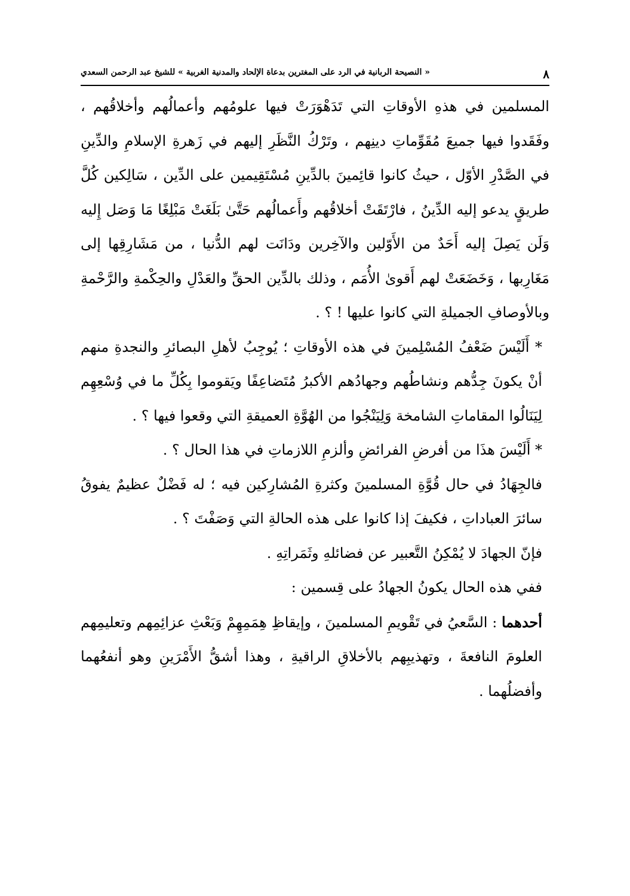٨ « النصيحة الربانية في الرد على المغترين بدعاة الإلحاد والمدنية الغربية » للشيخ عبد الرحمن السعدي
المسلمين في هذهِ الأوقاتِ التي تَدَهْوَرَتْ فيها علومُهم وأعمالُهم وأخلاقُهم ، وفَقَدوا فيها جميعَ مُقَوِّماتِ دينِهم ، وتَرْكُ النَّظَرِ إليهم في زَهرةِ الإسلامِ والدِّينِ في الصَّدْرِ الأوّل ، حيثُ كانوا قائِمينَ بالدِّينِ مُسْتَقِيمين على الدِّين ، سَالِكين كُلَّ طريقٍ يدعو إليه الدِّينُ ، فارْتَقَتْ أخلاقُهم وأَعمالُهم حَتَّىٰ بَلَغَتْ مَبْلِغًا مَا وَصَل إِليه وَلَن يَصِلَ إليه أَحَدٌ من الأَوّلين والآخِرين ودَانَت لهم الدُّنيا ، من مَشَارِقِها إلى مَغَارِبها ، وَخَضَعَتْ لهم أَقوىٰ الأُمَم ، وذلك بالدِّين الحقِّ والعَدْلِ والحِكْمةِ والرَّحْمةِ وبالأوصافِ الجميلةِ التي كانوا عليها ! ؟ .
* أَلَيْسَ ضَعْفُ المُسْلِمينَ في هذه الأوقاتِ ؛ يُوجِبُ لأهلِ البصائرِ والنجدةِ منهم أنْ يكونَ جِدُّهم ونشاطُهم وجهادُهم الأكبرُ مُتَضاعِفًا ويَقوموا بِكُلِّ ما في وُسْعِهِم لِيَنَالُوا المقاماتِ الشامخة وَلِيَنْجُوا من الهُوَّةِ العميقةِ التي وقعوا فيها ؟ .
* أَلَيْسَ هذَا من أفرضِ الفرائضِ وألزمِ اللازماتِ في هذا الحال ؟ .
فالجِهَادُ في حال قُوَّةِ المسلمينَ وكثرةِ المُشارِكين فيه ؛ له فَضْلٌ عظيمٌ يفوقُ سائرَ العباداتِ ، فكيفَ إذا كانوا على هذه الحالةِ التي وَصَفْتَ ؟ .
فإنّ الجهادَ لا يُمْكِنُ التَّعبير عن فضائلهِ وثَمَراتِهِ .
ففي هذه الحال يكونُ الجهادُ على قِسمين :
أحدهما : السَّعيُ في تَقْويمِ المسلمينَ ، وإيقاظِ هِمَمِهِمْ وَبَعْثِ عزائِمِهم وتعليمِهم العلومَ النافعةَ ، وتهذيبِهم بالأخلاقِ الراقيةِ ، وهذا أشقُّ الأَمْرَينِ وهو أنفعُهما وأفضلُهما .